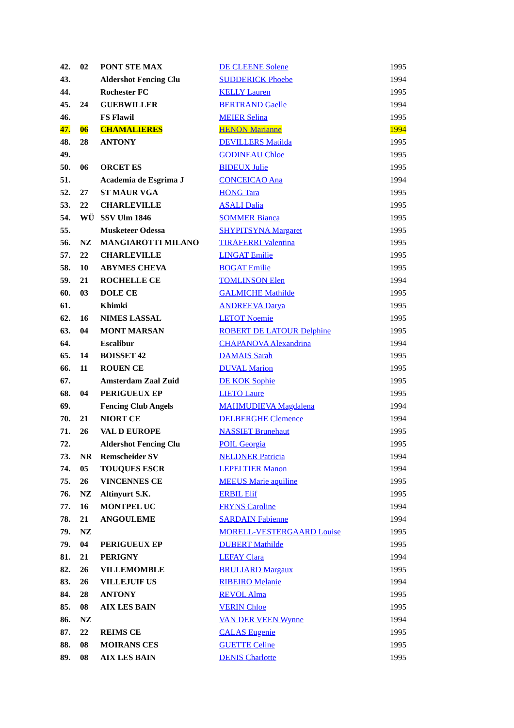| 42. | 02 | PONT STE MAX | DE CLEENE Solene | 1995 |
| 43. | | Aldershot Fencing Clu | SUDDERICK Phoebe | 1994 |
| 44. | | Rochester FC | KELLY Lauren | 1995 |
| 45. | 24 | GUEBWILLER | BERTRAND Gaelle | 1994 |
| 46. | | FS Flawil | MEIER Selina | 1995 |
| 47. | 06 | CHAMALIERES | HENON Marianne | 1994 |
| 48. | 28 | ANTONY | DEVILLERS Matilda | 1995 |
| 49. | | | GODINEAU Chloe | 1995 |
| 50. | 06 | ORCET ES | BIDEUX Julie | 1995 |
| 51. | | Academia de Esgrima J | CONCEICAO Ana | 1994 |
| 52. | 27 | ST MAUR VGA | HONG Tara | 1995 |
| 53. | 22 | CHARLEVILLE | ASALI Dalia | 1995 |
| 54. | WÜ | SSV Ulm 1846 | SOMMER Bianca | 1995 |
| 55. | | Musketeer Odessa | SHYPITSYNA Margaret | 1995 |
| 56. | NZ | MANGIAROTTI MILANO | TIRAFERRI Valentina | 1995 |
| 57. | 22 | CHARLEVILLE | LINGAT Emilie | 1995 |
| 58. | 10 | ABYMES CHEVA | BOGAT Emilie | 1995 |
| 59. | 21 | ROCHELLE CE | TOMLINSON Elen | 1994 |
| 60. | 03 | DOLE CE | GALMICHE Mathilde | 1995 |
| 61. | | Khimki | ANDREEVA Darya | 1995 |
| 62. | 16 | NIMES LASSAL | LETOT Noemie | 1995 |
| 63. | 04 | MONT MARSAN | ROBERT DE LATOUR Delphine | 1995 |
| 64. | | Escalibur | CHAPANOVA Alexandrina | 1994 |
| 65. | 14 | BOISSET 42 | DAMAIS Sarah | 1995 |
| 66. | 11 | ROUEN CE | DUVAL Marion | 1995 |
| 67. | | Amsterdam Zaal Zuid | DE KOK Sophie | 1995 |
| 68. | 04 | PERIGUEUX EP | LIETO Laure | 1995 |
| 69. | | Fencing Club Angels | MAHMUDIEVA Magdalena | 1994 |
| 70. | 21 | NIORT CE | DELBERGHE Clemence | 1994 |
| 71. | 26 | VAL D EUROPE | NASSIET Brunehaut | 1995 |
| 72. | | Aldershot Fencing Clu | POIL Georgia | 1995 |
| 73. | NR | Remscheider SV | NELDNER Patricia | 1994 |
| 74. | 05 | TOUQUES ESCR | LEPELTIER Manon | 1994 |
| 75. | 26 | VINCENNES CE | MEEUS Marie aquiline | 1995 |
| 76. | NZ | Altinyurt S.K. | ERBIL Elif | 1995 |
| 77. | 16 | MONTPEL UC | FRYNS Caroline | 1994 |
| 78. | 21 | ANGOULEME | SARDAIN Fabienne | 1994 |
| 79. | NZ | | MORELL-VESTERGAARD Louise | 1995 |
| 79. | 04 | PERIGUEUX EP | DUBERT Mathilde | 1995 |
| 81. | 21 | PERIGNY | LEFAY Clara | 1994 |
| 82. | 26 | VILLEMOMBLE | BRULIARD Margaux | 1995 |
| 83. | 26 | VILLEJUIF US | RIBEIRO Melanie | 1994 |
| 84. | 28 | ANTONY | REVOL Alma | 1995 |
| 85. | 08 | AIX LES BAIN | VERIN Chloe | 1995 |
| 86. | NZ | | VAN DER VEEN Wynne | 1994 |
| 87. | 22 | REIMS CE | CALAS Eugenie | 1995 |
| 88. | 08 | MOIRANS CES | GUETTE Celine | 1995 |
| 89. | 08 | AIX LES BAIN | DENIS Charlotte | 1995 |